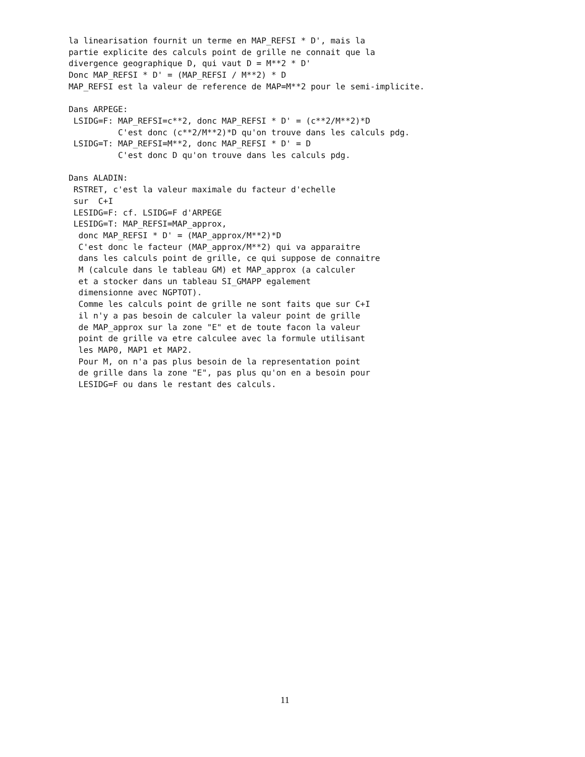la linearisation fournit un terme en MAP_REFSI * D', mais la
partie explicite des calculs point de grille ne connait que la
divergence geographique D, qui vaut D = M**2 * D'
Donc MAP_REFSI * D' = (MAP_REFSI / M**2) * D
MAP_REFSI est la valeur de reference de MAP=M**2 pour le semi-implicite.

Dans ARPEGE:
 LSIDG=F: MAP_REFSI=c**2, donc MAP_REFSI * D' = (c**2/M**2)*D
          C'est donc (c**2/M**2)*D qu'on trouve dans les calculs pdg.
 LSIDG=T: MAP_REFSI=M**2, donc MAP_REFSI * D' = D
          C'est donc D qu'on trouve dans les calculs pdg.

Dans ALADIN:
 RSTRET, c'est la valeur maximale du facteur d'echelle
 sur  C+I
 LESIDG=F: cf. LSIDG=F d'ARPEGE
 LESIDG=T: MAP_REFSI=MAP_approx,
  donc MAP_REFSI * D' = (MAP_approx/M**2)*D
  C'est donc le facteur (MAP_approx/M**2) qui va apparaitre
  dans les calculs point de grille, ce qui suppose de connaitre
  M (calcule dans le tableau GM) et MAP_approx (a calculer
  et a stocker dans un tableau SI_GMAPP egalement
  dimensionne avec NGPTOT).
  Comme les calculs point de grille ne sont faits que sur C+I
  il n'y a pas besoin de calculer la valeur point de grille
  de MAP_approx sur la zone "E" et de toute facon la valeur
  point de grille va etre calculee avec la formule utilisant
  les MAP0, MAP1 et MAP2.
  Pour M, on n'a pas plus besoin de la representation point
  de grille dans la zone "E", pas plus qu'on en a besoin pour
  LESIDG=F ou dans le restant des calculs.
11